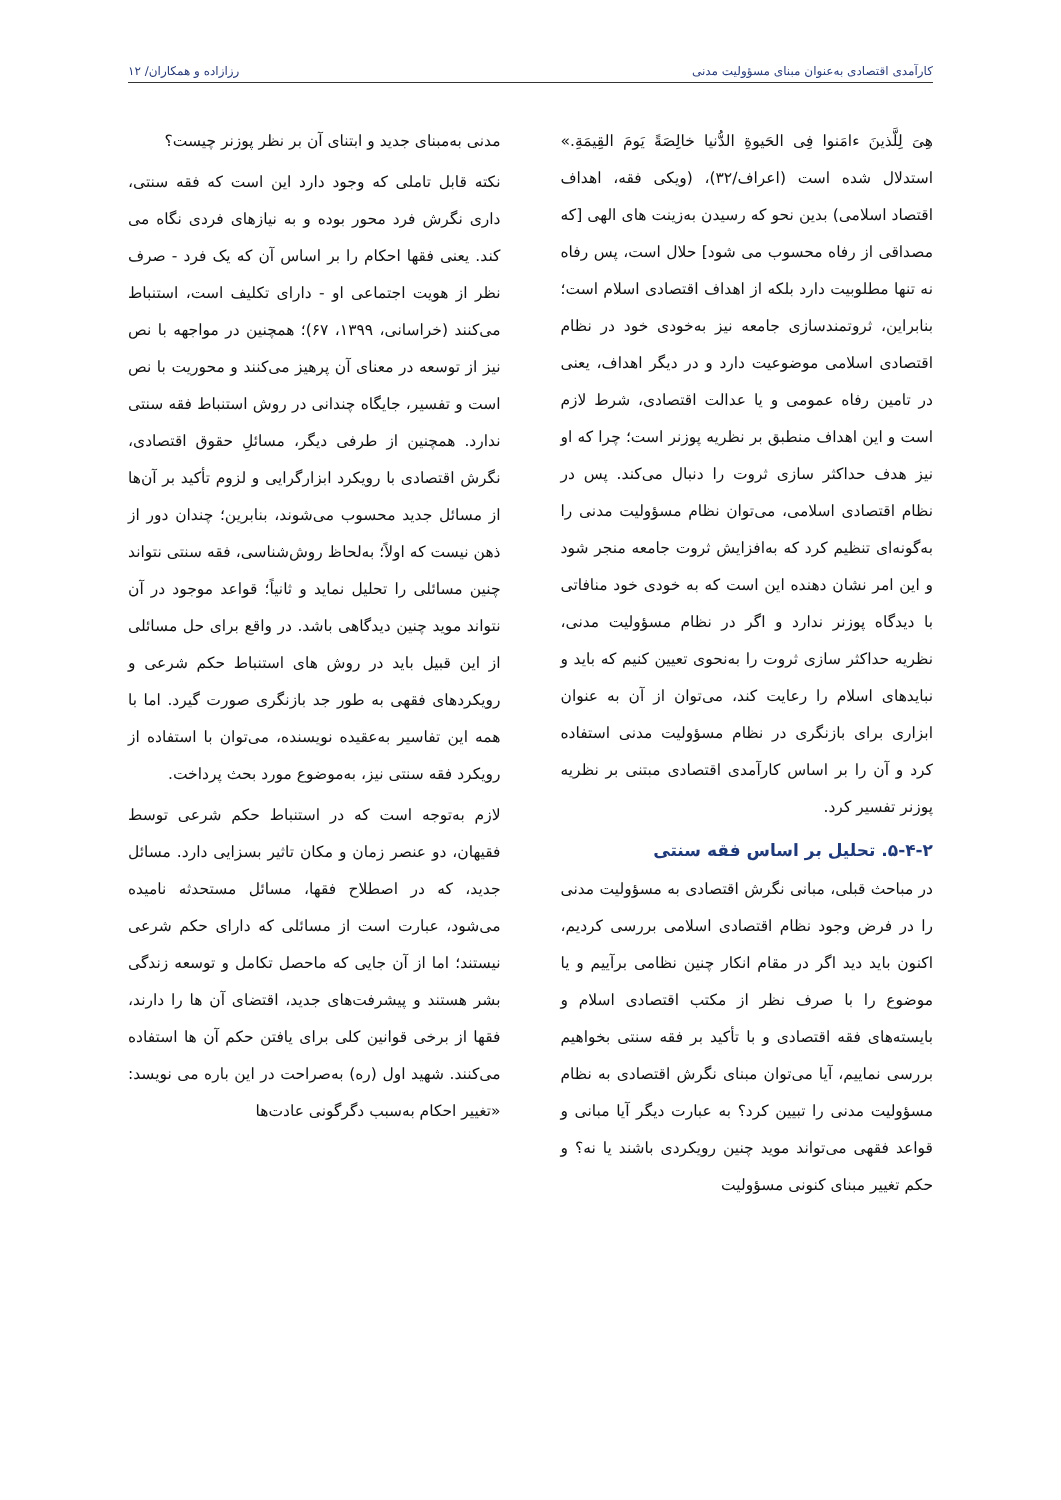کارآمدی اقتصادی به‌عنوان مبنای مسؤولیت مدنی رزازاده و همکاران/ ۱۲
هِیَ لِلَّذینَ ءامَنوا فِی الحَیوةِ الدُّنیا خالِصَةً یَومَ القِیمَةِ.» استدلال شده است (اعراف/۳۲)، (ویکی فقه، اهداف اقتصاد اسلامی) بدین نحو که رسیدن به‌زینت های الهی [که مصداقی از رفاه محسوب می شود] حلال است، پس رفاه نه تنها مطلوبیت دارد بلکه از اهداف اقتصادی اسلام است؛ بنابراین، ثروتمندسازی جامعه نیز به‌خودی خود در نظام اقتصادی اسلامی موضوعیت دارد و در دیگر اهداف، یعنی در تامین رفاه عمومی و یا عدالت اقتصادی، شرط لازم است و این اهداف منطبق بر نظریه پوزنر است؛ چرا که او نیز هدف حداکثر سازی ثروت را دنبال می‌کند. پس در نظام اقتصادی اسلامی، می‌توان نظام مسؤولیت مدنی را به‌گونه‌ای تنظیم کرد که به‌افزایش ثروت جامعه منجر شود و این امر نشان دهنده این است که به خودی خود منافاتی با دیدگاه پوزنر ندارد و اگر در نظام مسؤولیت مدنی، نظریه حداکثر سازی ثروت را به‌نحوی تعیین کنیم که باید و نبایدهای اسلام را رعایت کند، می‌توان از آن به عنوان ابزاری برای بازنگری در نظام مسؤولیت مدنی استفاده کرد و آن را بر اساس کارآمدی اقتصادی مبتنی بر نظریه پوزنر تفسیر کرد.
۵-۴-۲. تحلیل بر اساس فقه سنتی
در مباحث قبلی، مبانی نگرش اقتصادی به مسؤولیت مدنی را در فرض وجود نظام اقتصادی اسلامی بررسی کردیم، اکنون باید دید اگر در مقام انکار چنین نظامی برآییم و یا موضوع را با صرف نظر از مکتب اقتصادی اسلام و بایسته‌های فقه اقتصادی و با تأکید بر فقه سنتی بخواهیم بررسی نماییم، آیا می‌توان مبنای نگرش اقتصادی به نظام مسؤولیت مدنی را تبیین کرد؟ به عبارت دیگر آیا مبانی و قواعد فقهی می‌تواند موید چنین رویکردی باشند یا نه؟ و حکم تغییر مبنای کنونی مسؤولیت
مدنی به‌مبنای جدید و ابتنای آن بر نظر پوزنر چیست؟
نکته قابل تاملی که وجود دارد این است که فقه سنتی، داری نگرش فرد محور بوده و به نیازهای فردی نگاه می کند. یعنی فقها احکام را بر اساس آن که یک فرد - صرف نظر از هویت اجتماعی او - دارای تکلیف است، استنباط می‌کنند (خراسانی، ۱۳۹۹، ۶۷)؛ همچنین در مواجهه با نص نیز از توسعه در معنای آن پرهیز می‌کنند و محوریت با نص است و تفسیر، جایگاه چندانی در روش استنباط فقه سنتی ندارد. همچنین از طرفی دیگر، مسائلِ حقوق اقتصادی، نگرش اقتصادی با رویکرد ابزارگرایی و لزوم تأکید بر آن‌ها از مسائل جدید محسوب می‌شوند، بنابرین؛ چندان دور از ذهن نیست که اولاً؛ به‌لحاظ روش‌شناسی، فقه سنتی نتواند چنین مسائلی را تحلیل نماید و ثانیاً؛ قواعد موجود در آن نتواند موید چنین دیدگاهی باشد. در واقع برای حل مسائلی از این قبیل باید در روش های استنباط حکم شرعی و رویکردهای فقهی به طور جد بازنگری صورت گیرد. اما با همه این تفاسیر به‌عقیده نویسنده، می‌توان با استفاده از رویکرد فقه سنتی نیز، به‌موضوع مورد بحث پرداخت.
لازم به‌توجه است که در استنباط حکم شرعی توسط فقیهان، دو عنصر زمان و مکان تاثیر بسزایی دارد. مسائل جدید، که در اصطلاح فقها، مسائل مستحدثه نامیده می‌شود، عبارت است از مسائلی که دارای حکم شرعی نیستند؛ اما از آن جایی که ماحصل تکامل و توسعه زندگی بشر هستند و پیشرفت‌های جدید، اقتضای آن ها را دارند، فقها از برخی قوانین کلی برای یافتن حکم آن ها استفاده می‌کنند. شهید اول (ره) به‌صراحت در این باره می نویسد: «تغییر احکام به‌سبب دگرگونی عادت‌ها